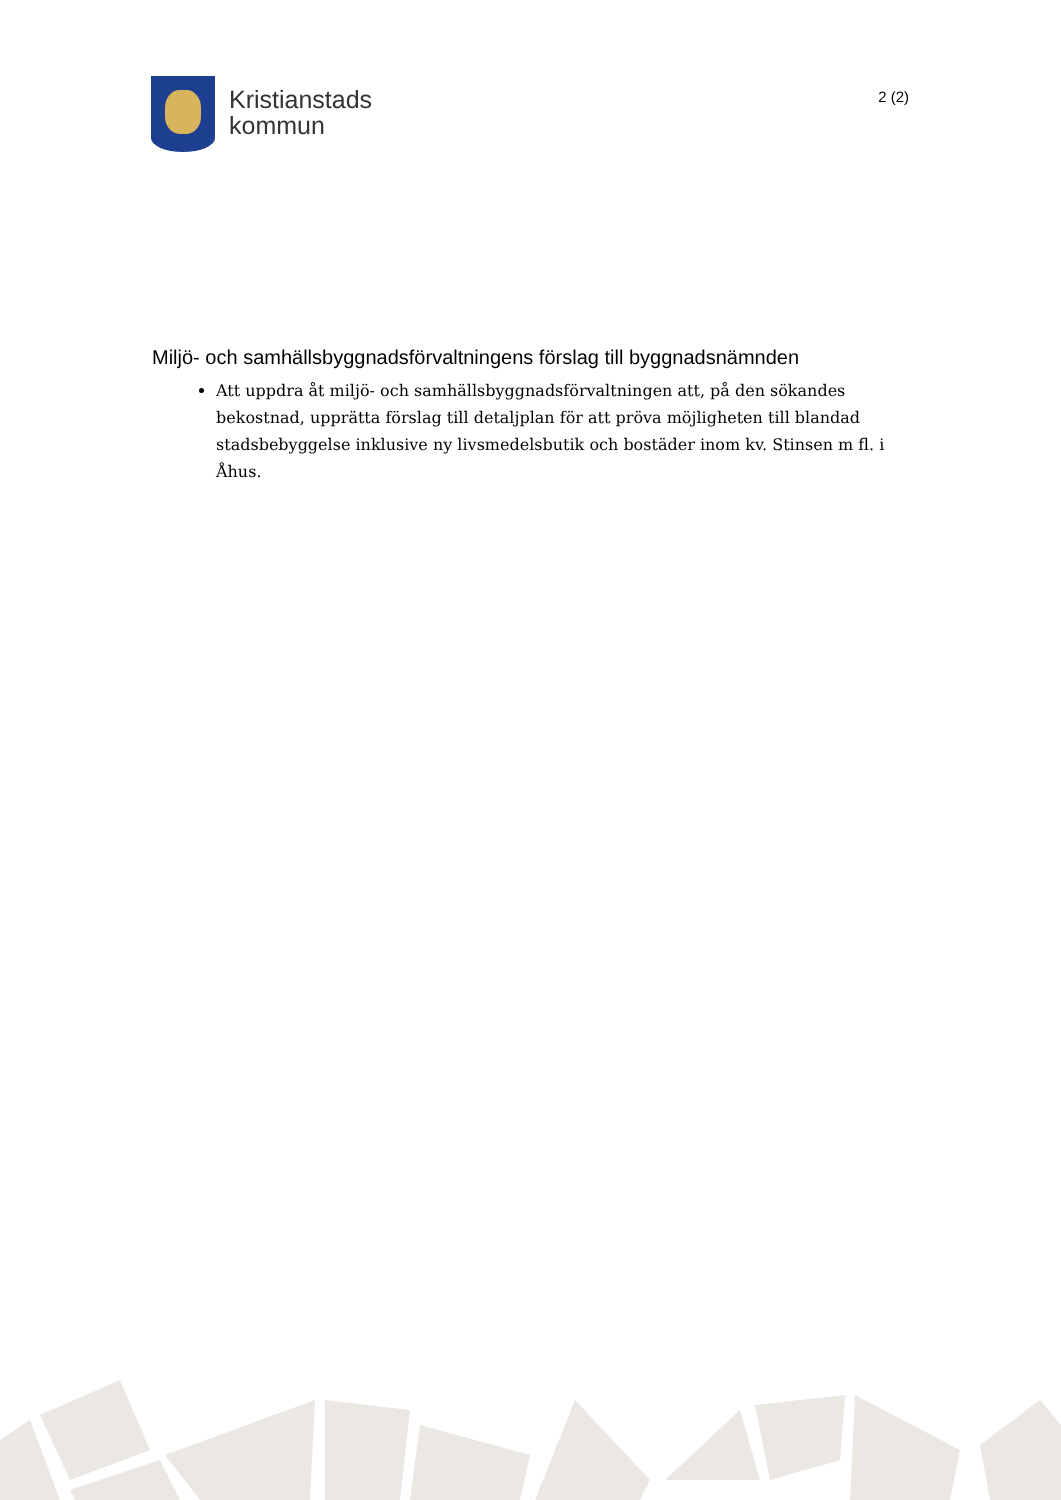Kristianstads
kommun
2 (2)
Miljö- och samhällsbyggnadsförvaltningens förslag till byggnadsnämnden
Att uppdra åt miljö- och samhällsbyggnadsförvaltningen att, på den sökandes bekostnad, upprätta förslag till detaljplan för att pröva möjligheten till blandad stadsbebyggelse inklusive ny livsmedelsbutik och bostäder inom kv. Stinsen m fl. i Åhus.